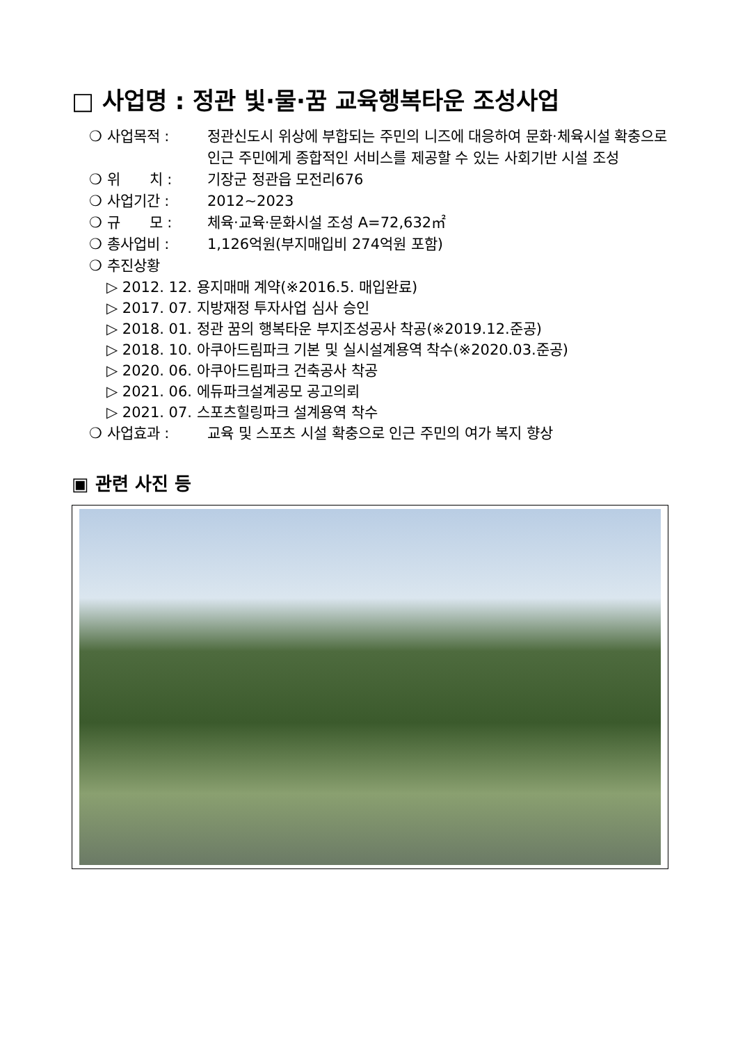□ 사업명 : 정관 빛·물·꿈 교육행복타운 조성사업
❍ 사업목적 : 정관신도시 위상에 부합되는 주민의 니즈에 대응하여 문화·체육시설 확충으로 인근 주민에게 종합적인 서비스를 제공할 수 있는 사회기반 시설 조성
❍ 위　　치 : 기장군 정관읍 모전리676
❍ 사업기간 : 2012~2023
❍ 규　　모 : 체육·교육·문화시설 조성 A=72,632㎡
❍ 총사업비 : 1,126억원(부지매입비 274억원 포함)
❍ 추진상황
▷ 2012. 12. 용지매매 계약(※2016.5. 매입완료)
▷ 2017. 07. 지방재정 투자사업 심사 승인
▷ 2018. 01. 정관 꿈의 행복타운 부지조성공사 착공(※2019.12.준공)
▷ 2018. 10. 아쿠아드림파크 기본 및 실시설계용역 착수(※2020.03.준공)
▷ 2020. 06. 아쿠아드림파크 건축공사 착공
▷ 2021. 06. 에듀파크설계공모 공고의뢰
▷ 2021. 07. 스포츠힐링파크 설계용역 착수
❍ 사업효과 : 교육 및 스포츠 시설 확충으로 인근 주민의 여가 복지 향상
▣ 관련 사진 등